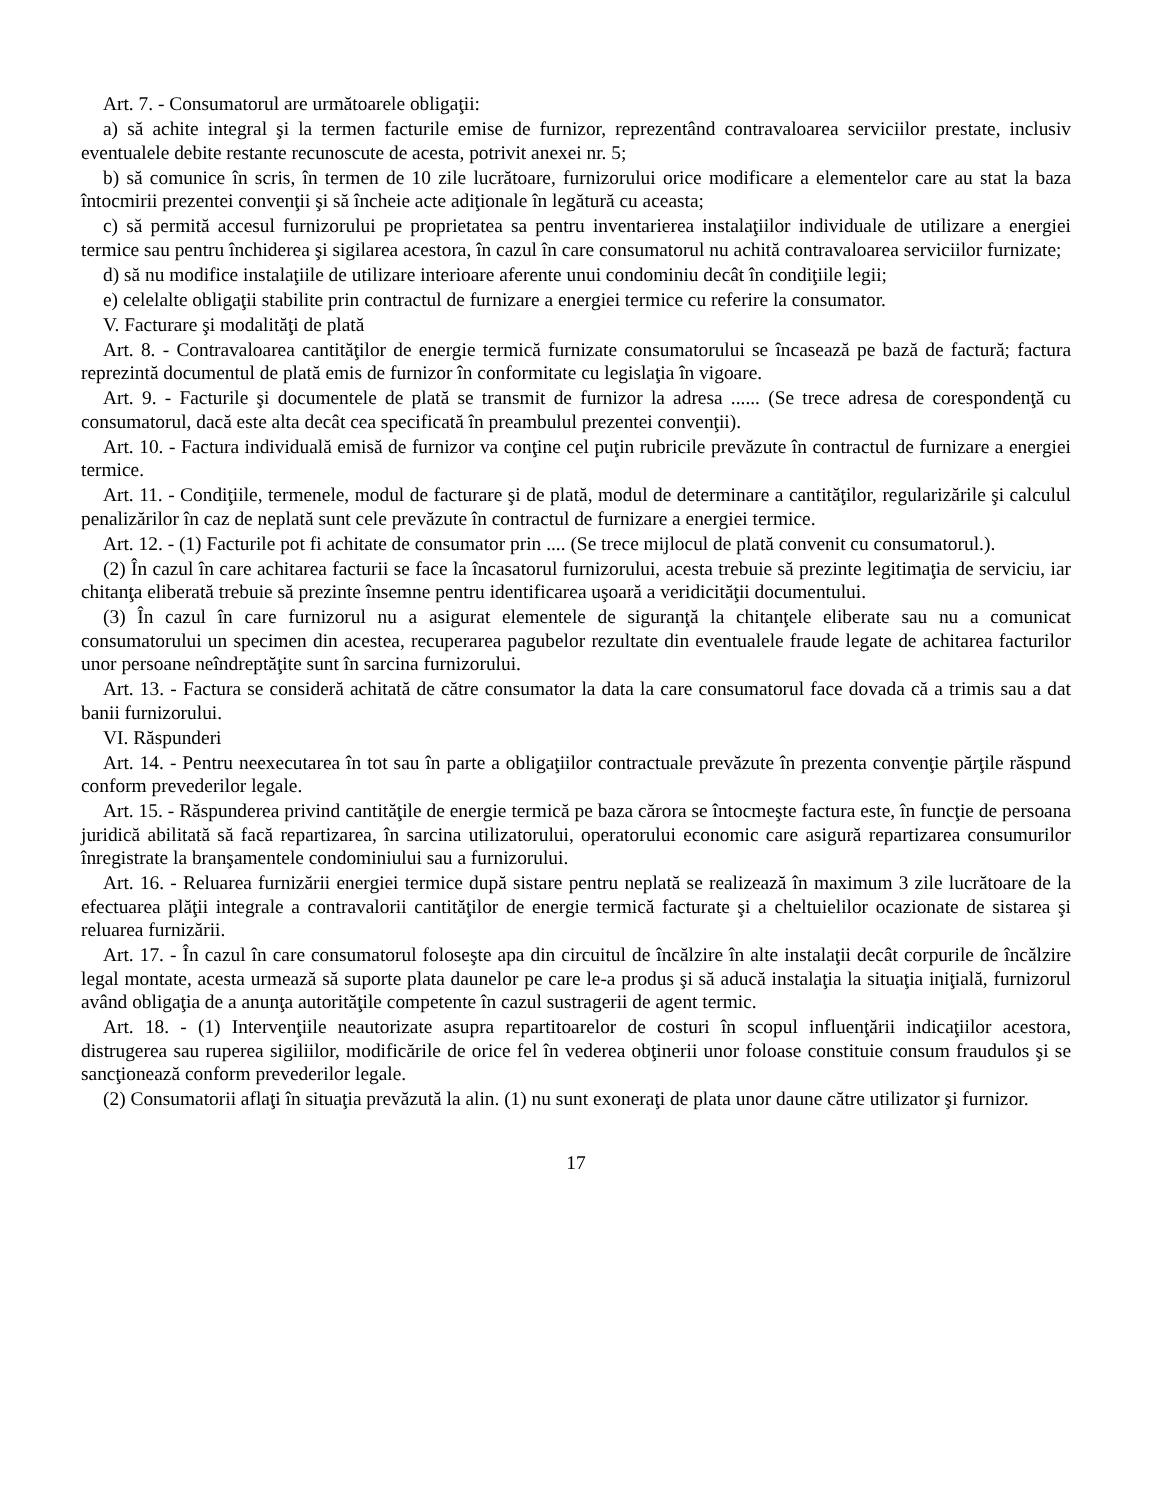Art. 7. - Consumatorul are următoarele obligaţii:
a) să achite integral şi la termen facturile emise de furnizor, reprezentând contravaloarea serviciilor prestate, inclusiv eventualele debite restante recunoscute de acesta, potrivit anexei nr. 5;
b) să comunice în scris, în termen de 10 zile lucrătoare, furnizorului orice modificare a elementelor care au stat la baza întocmirii prezentei convenţii şi să încheie acte adiţionale în legătură cu aceasta;
c) să permită accesul furnizorului pe proprietatea sa pentru inventarierea instalaţiilor individuale de utilizare a energiei termice sau pentru închiderea şi sigilarea acestora, în cazul în care consumatorul nu achită contravaloarea serviciilor furnizate;
d) să nu modifice instalaţiile de utilizare interioare aferente unui condominiu decât în condiţiile legii;
e) celelalte obligaţii stabilite prin contractul de furnizare a energiei termice cu referire la consumator.
V. Facturare şi modalităţi de plată
Art. 8. - Contravaloarea cantităţilor de energie termică furnizate consumatorului se încasează pe bază de factură; factura reprezintă documentul de plată emis de furnizor în conformitate cu legislaţia în vigoare.
Art. 9. - Facturile şi documentele de plată se transmit de furnizor la adresa ...... (Se trece adresa de corespondenţă cu consumatorul, dacă este alta decât cea specificată în preambulul prezentei convenţii).
Art. 10. - Factura individuală emisă de furnizor va conţine cel puţin rubricile prevăzute în contractul de furnizare a energiei termice.
Art. 11. - Condiţiile, termenele, modul de facturare şi de plată, modul de determinare a cantităţilor, regularizările şi calculul penalizărilor în caz de neplată sunt cele prevăzute în contractul de furnizare a energiei termice.
Art. 12. - (1) Facturile pot fi achitate de consumator prin .... (Se trece mijlocul de plată convenit cu consumatorul.).
(2) În cazul în care achitarea facturii se face la încasatorul furnizorului, acesta trebuie să prezinte legitimaţia de serviciu, iar chitanţa eliberată trebuie să prezinte însemne pentru identificarea uşoară a veridicităţii documentului.
(3) În cazul în care furnizorul nu a asigurat elementele de siguranţă la chitanţele eliberate sau nu a comunicat consumatorului un specimen din acestea, recuperarea pagubelor rezultate din eventualele fraude legate de achitarea facturilor unor persoane neîndreptăţite sunt în sarcina furnizorului.
Art. 13. - Factura se consideră achitată de către consumator la data la care consumatorul face dovada că a trimis sau a dat banii furnizorului.
VI. Răspunderi
Art. 14. - Pentru neexecutarea în tot sau în parte a obligaţiilor contractuale prevăzute în prezenta convenţie părţile răspund conform prevederilor legale.
Art. 15. - Răspunderea privind cantităţile de energie termică pe baza cărora se întocmeşte factura este, în funcţie de persoana juridică abilitată să facă repartizarea, în sarcina utilizatorului, operatorului economic care asigură repartizarea consumurilor înregistrate la branşamentele condominiului sau a furnizorului.
Art. 16. - Reluarea furnizării energiei termice după sistare pentru neplată se realizează în maximum 3 zile lucrătoare de la efectuarea plăţii integrale a contravalorii cantităţilor de energie termică facturate şi a cheltuielilor ocazionate de sistarea şi reluarea furnizării.
Art. 17. - În cazul în care consumatorul foloseşte apa din circuitul de încălzire în alte instalaţii decât corpurile de încălzire legal montate, acesta urmează să suporte plata daunelor pe care le-a produs şi să aducă instalaţia la situaţia iniţială, furnizorul având obligaţia de a anunţa autorităţile competente în cazul sustragerii de agent termic.
Art. 18. - (1) Intervenţiile neautorizate asupra repartitoarelor de costuri în scopul influenţării indicaţiilor acestora, distrugerea sau ruperea sigiliilor, modificările de orice fel în vederea obţinerii unor foloase constituie consum fraudulos şi se sancţionează conform prevederilor legale.
(2) Consumatorii aflaţi în situaţia prevăzută la alin. (1) nu sunt exoneraţi de plata unor daune către utilizator şi furnizor.
17